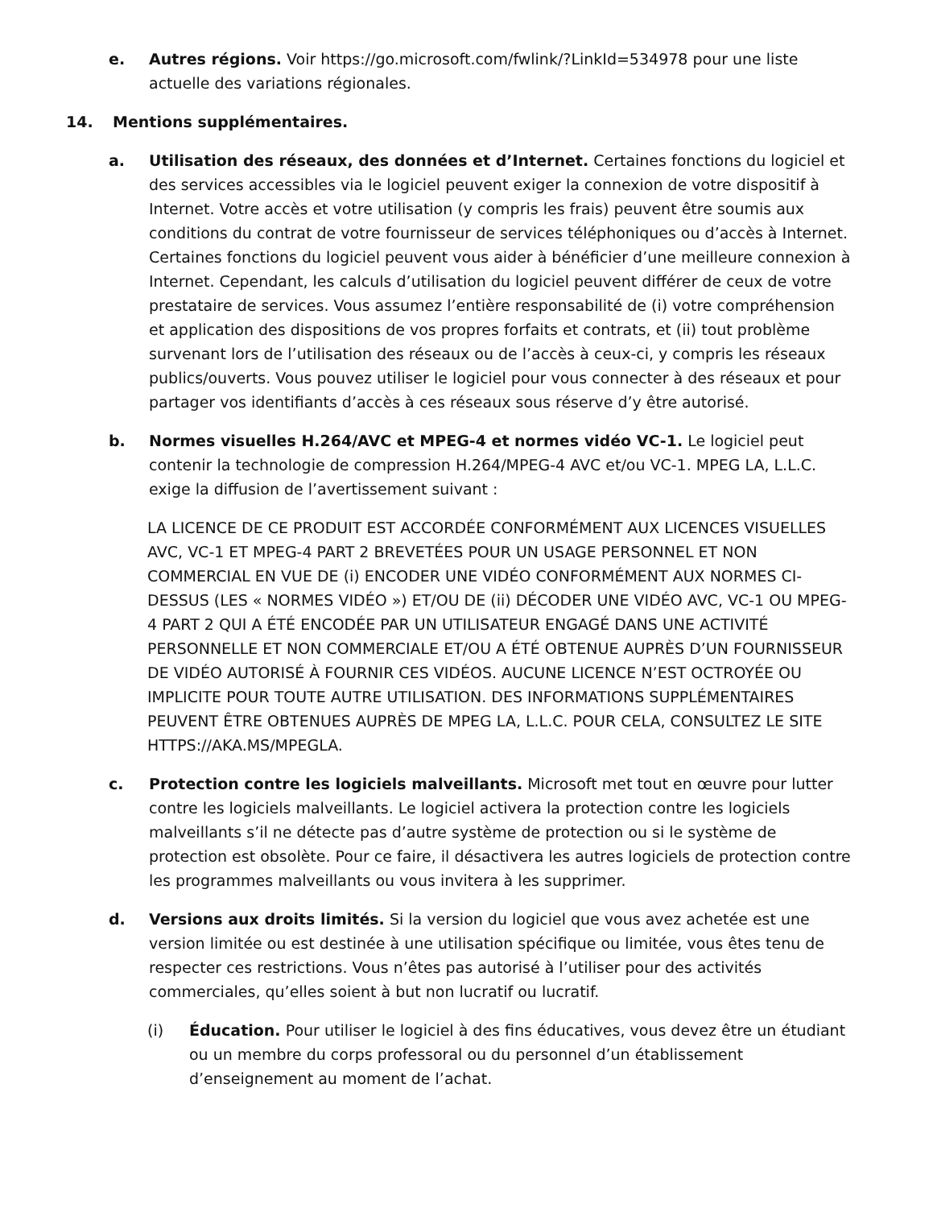e. Autres régions. Voir https://go.microsoft.com/fwlink/?LinkId=534978 pour une liste actuelle des variations régionales.
14. Mentions supplémentaires.
a. Utilisation des réseaux, des données et d’Internet. Certaines fonctions du logiciel et des services accessibles via le logiciel peuvent exiger la connexion de votre dispositif à Internet. Votre accès et votre utilisation (y compris les frais) peuvent être soumis aux conditions du contrat de votre fournisseur de services téléphoniques ou d’accès à Internet. Certaines fonctions du logiciel peuvent vous aider à bénéficier d’une meilleure connexion à Internet. Cependant, les calculs d’utilisation du logiciel peuvent différer de ceux de votre prestataire de services. Vous assumez l’entière responsabilité de (i) votre compréhension et application des dispositions de vos propres forfaits et contrats, et (ii) tout problème survenant lors de l’utilisation des réseaux ou de l’accès à ceux-ci, y compris les réseaux publics/ouverts. Vous pouvez utiliser le logiciel pour vous connecter à des réseaux et pour partager vos identifiants d’accès à ces réseaux sous réserve d’y être autorisé.
b. Normes visuelles H.264/AVC et MPEG-4 et normes vidéo VC-1. Le logiciel peut contenir la technologie de compression H.264/MPEG-4 AVC et/ou VC-1. MPEG LA, L.L.C. exige la diffusion de l’avertissement suivant :
LA LICENCE DE CE PRODUIT EST ACCORDÉE CONFORMÉMENT AUX LICENCES VISUELLES AVC, VC-1 ET MPEG-4 PART 2 BREVETÉES POUR UN USAGE PERSONNEL ET NON COMMERCIAL EN VUE DE (i) ENCODER UNE VIDÉO CONFORMÉMENT AUX NORMES CI-DESSUS (LES « NORMES VIDÉO ») ET/OU DE (ii) DÉCODER UNE VIDÉO AVC, VC-1 OU MPEG-4 PART 2 QUI A ÉTÉ ENCODÉE PAR UN UTILISATEUR ENGAGÉ DANS UNE ACTIVITÉ PERSONNELLE ET NON COMMERCIALE ET/OU A ÉTÉ OBTENUE AUPRÈS D’UN FOURNISSEUR DE VIDÉO AUTORISÉ À FOURNIR CES VIDÉOS. AUCUNE LICENCE N’EST OCTROYÉE OU IMPLICITE POUR TOUTE AUTRE UTILISATION. DES INFORMATIONS SUPPLÉMENTAIRES PEUVENT ÊTRE OBTENUES AUPRÈS DE MPEG LA, L.L.C. POUR CELA, CONSULTEZ LE SITE HTTPS://AKA.MS/MPEGLA.
c. Protection contre les logiciels malveillants. Microsoft met tout en œuvre pour lutter contre les logiciels malveillants. Le logiciel activera la protection contre les logiciels malveillants s’il ne détecte pas d’autre système de protection ou si le système de protection est obsolète. Pour ce faire, il désactivera les autres logiciels de protection contre les programmes malveillants ou vous invitera à les supprimer.
d. Versions aux droits limités. Si la version du logiciel que vous avez achetée est une version limitée ou est destinée à une utilisation spécifique ou limitée, vous êtes tenu de respecter ces restrictions. Vous n’êtes pas autorisé à l’utiliser pour des activités commerciales, qu’elles soient à but non lucratif ou lucratif.
(i) Éducation. Pour utiliser le logiciel à des fins éducatives, vous devez être un étudiant ou un membre du corps professoral ou du personnel d’un établissement d’enseignement au moment de l’achat.